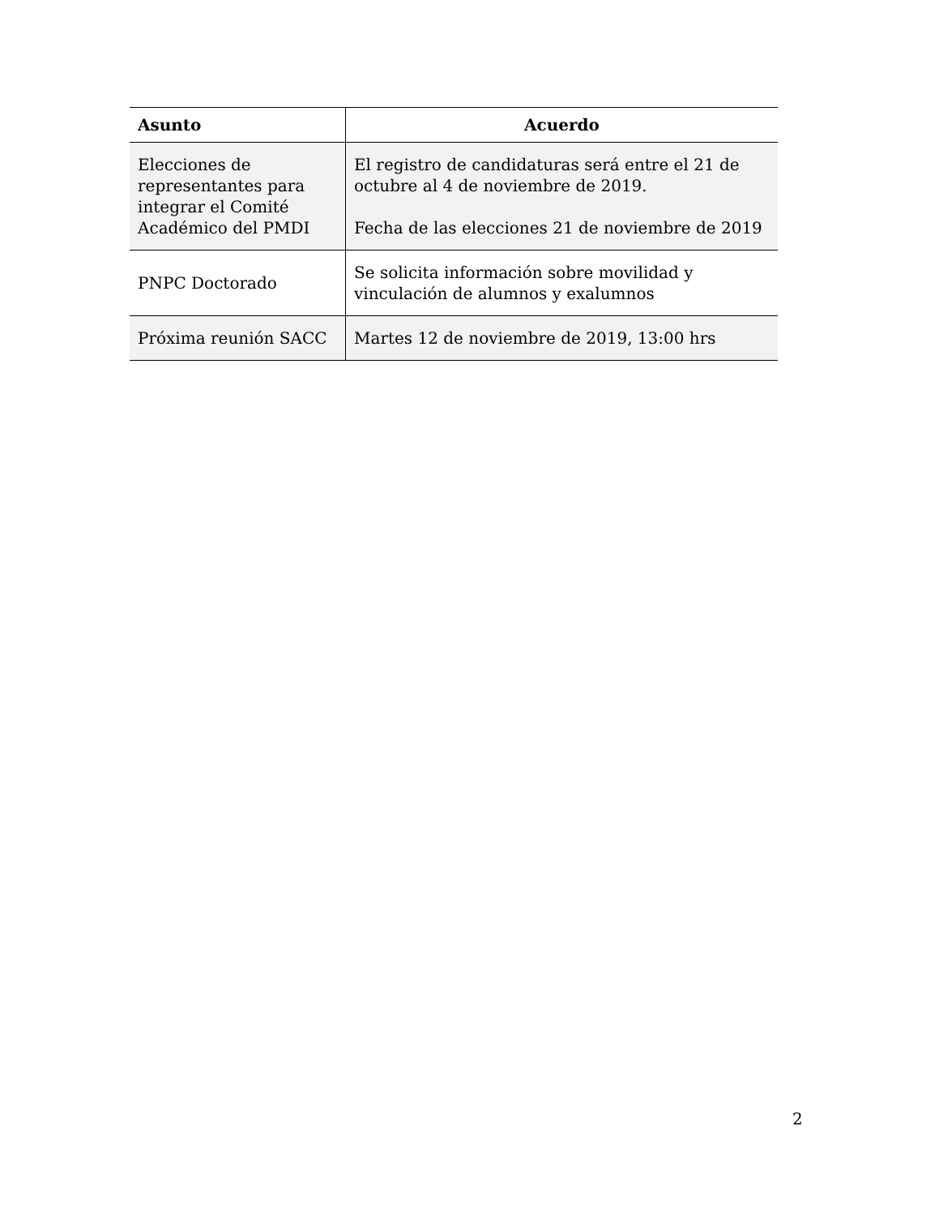| Asunto | Acuerdo |
| --- | --- |
| Elecciones de representantes para integrar el Comité Académico del PMDI | El registro de candidaturas será entre el 21 de octubre al 4 de noviembre de 2019. Fecha de las elecciones 21 de noviembre de 2019 |
| PNPC Doctorado | Se solicita información sobre movilidad y vinculación de alumnos y exalumnos |
| Próxima reunión SACC | Martes 12 de noviembre de 2019, 13:00 hrs |
2